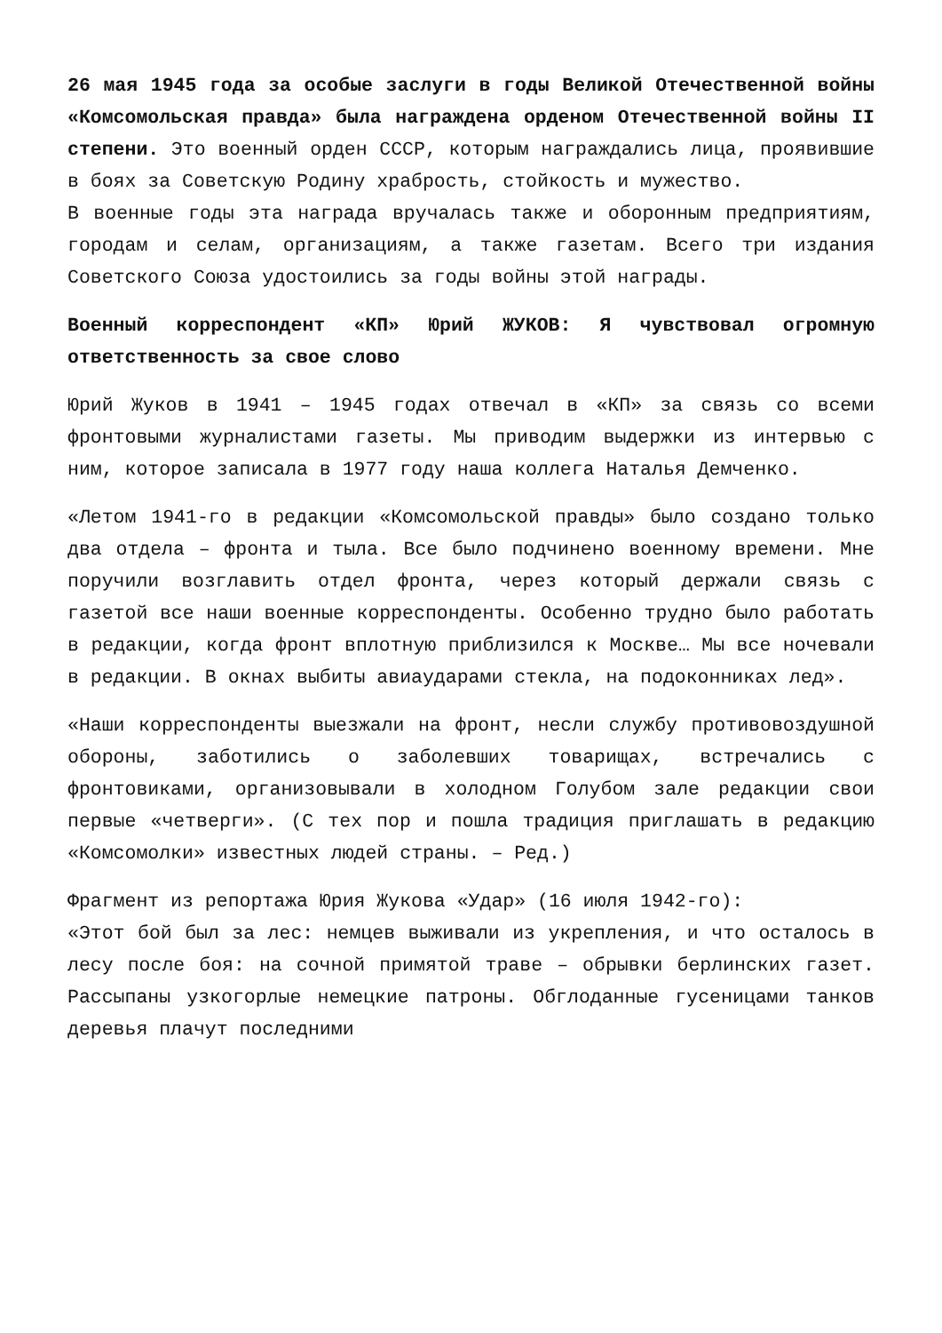26 мая 1945 года за особые заслуги в годы Великой Отечественной войны «Комсомольская правда» была награждена орденом Отечественной войны II степени. Это военный орден СССР, которым награждались лица, проявившие в боях за Советскую Родину храбрость, стойкость и мужество.
В военные годы эта награда вручалась также и оборонным предприятиям, городам и селам, организациям, а также газетам. Всего три издания Советского Союза удостоились за годы войны этой награды.
Военный корреспондент «КП» Юрий ЖУКОВ: Я чувствовал огромную ответственность за свое слово
Юрий Жуков в 1941 – 1945 годах отвечал в «КП» за связь со всеми фронтовыми журналистами газеты. Мы приводим выдержки из интервью с ним, которое записала в 1977 году наша коллега Наталья Демченко.
«Летом 1941-го в редакции «Комсомольской правды» было создано только два отдела – фронта и тыла. Все было подчинено военному времени. Мне поручили возглавить отдел фронта, через который держали связь с газетой все наши военные корреспонденты. Особенно трудно было работать в редакции, когда фронт вплотную приблизился к Москве… Мы все ночевали в редакции. В окнах выбиты авиаударами стекла, на подоконниках лед».
«Наши корреспонденты выезжали на фронт, несли службу противовоздушной обороны, заботились о заболевших товарищах, встречались с фронтовиками, организовывали в холодном Голубом зале редакции свои первые «четверги». (С тех пор и пошла традиция приглашать в редакцию «Комсомолки» известных людей страны. – Ред.)
Фрагмент из репортажа Юрия Жукова «Удар» (16 июля 1942-го):
«Этот бой был за лес: немцев выживали из укрепления, и что осталось в лесу после боя: на сочной примятой траве – обрывки берлинских газет. Рассыпаны узкогорлые немецкие патроны. Обглоданные гусеницами танков деревья плачут последними